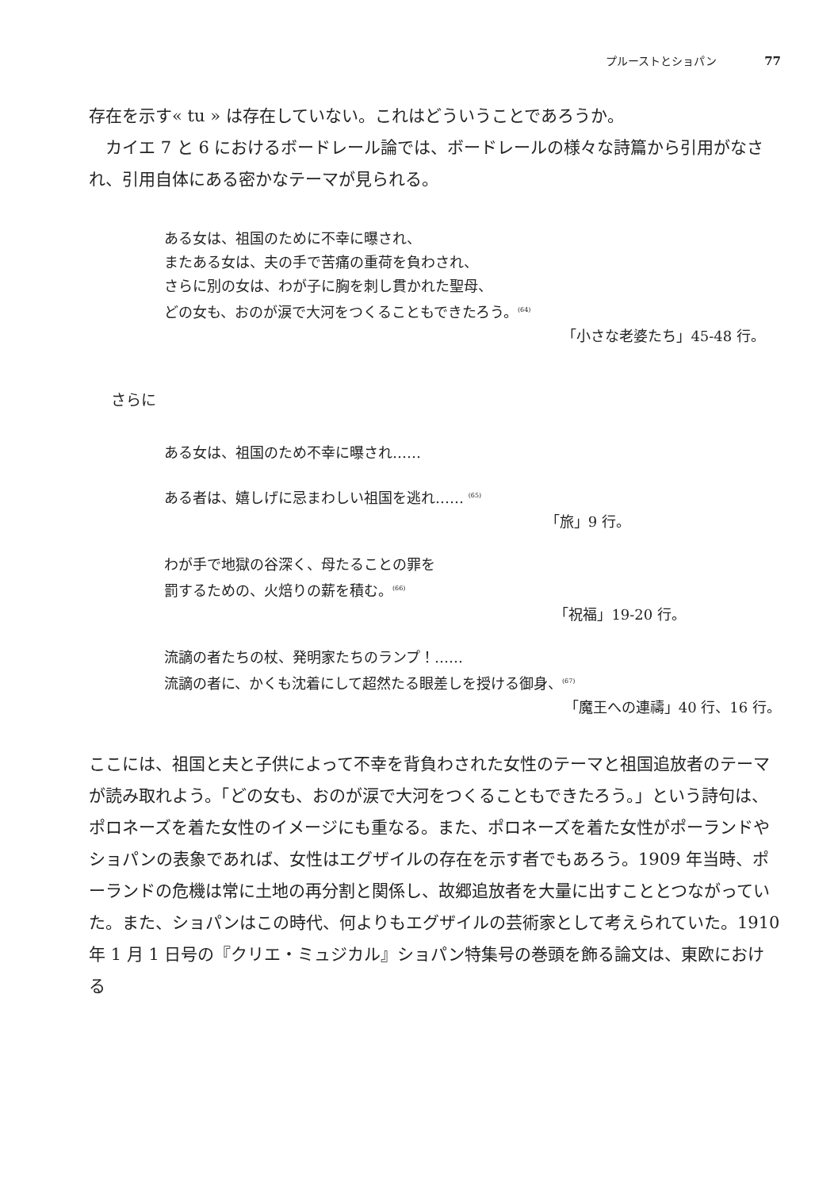プルーストとショパン 77
存在を示す« tu » は存在していない。これはどういうことであろうか。
カイエ 7 と 6 におけるボードレール論では、ボードレールの様々な詩篇から引用がなされ、引用自体にある密かなテーマが見られる。
ある女は、祖国のために不幸に曝され、
またある女は、夫の手で苦痛の重荷を負わされ、
さらに別の女は、わが子に胸を刺し貫かれた聖母、
どの女も、おのが涙で大河をつくることもできたろう。<sup>(64)</sup>
「小さな老婆たち」45-48 行。
さらに
ある女は、祖国のため不幸に曝され……
ある者は、嬉しげに忌まわしい祖国を逃れ…… <sup>(65)</sup>
「旅」9 行。
わが手で地獄の谷深く、母たることの罪を
罰するための、火焙りの薪を積む。<sup>(66)</sup>
「祝福」19-20 行。
流謫の者たちの杖、発明家たちのランプ！……
流謫の者に、かくも沈着にして超然たる眼差しを授ける御身、<sup>(67)</sup>
「魔王への連禱」40 行、16 行。
ここには、祖国と夫と子供によって不幸を背負わされた女性のテーマと祖国追放者のテーマが読み取れよう。「どの女も、おのが涙で大河をつくることもできたろう。」という詩句は、ポロネーズを着た女性のイメージにも重なる。また、ポロネーズを着た女性がポーランドやショパンの表象であれば、女性はエグザイルの存在を示す者でもあろう。1909 年当時、ポーランドの危機は常に土地の再分割と関係し、故郷追放者を大量に出すこととつながっていた。また、ショパンはこの時代、何よりもエグザイルの芸術家として考えられていた。1910 年 1 月 1 日号の『クリエ・ミュジカル』ショパン特集号の巻頭を飾る論文は、東欧における